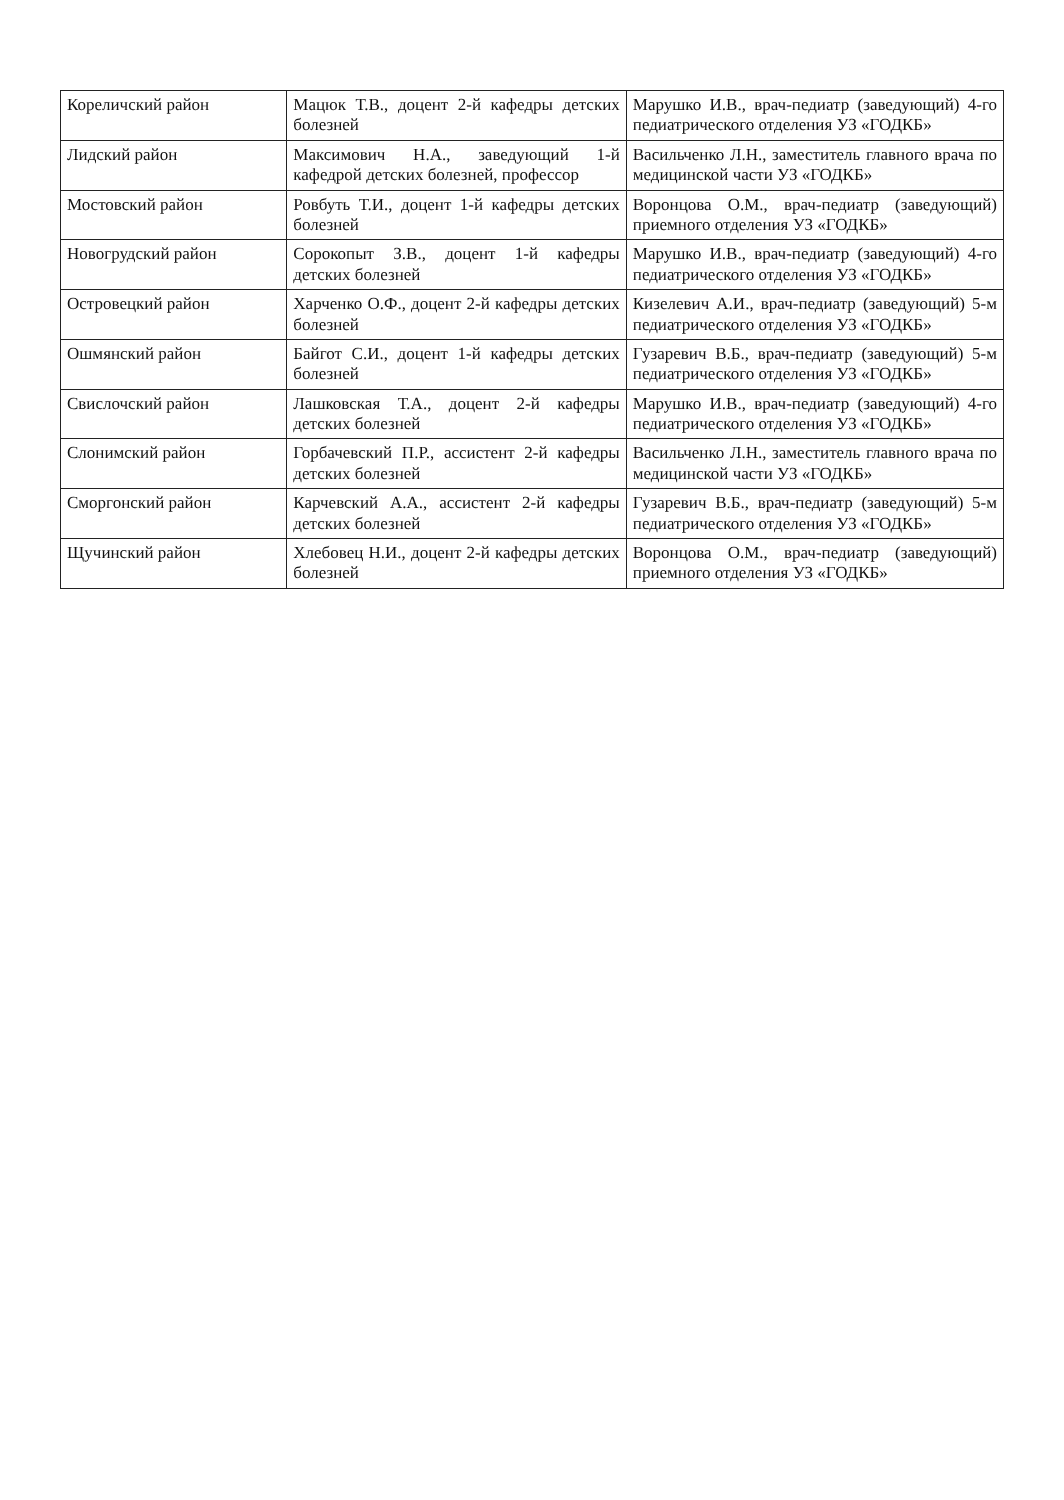| Кореличский район | Мацюк Т.В., доцент 2-й кафедры детских болезней | Марушко И.В., врач-педиатр (заведующий) 4-го педиатрического отделения УЗ «ГОДКБ» |
| Лидский район | Максимович Н.А., заведующий 1-й кафедрой детских болезней, профессор | Васильченко Л.Н., заместитель главного врача по медицинской части УЗ «ГОДКБ» |
| Мостовский район | Ровбуть Т.И., доцент 1-й кафедры детских болезней | Воронцова О.М., врач-педиатр (заведующий) приемного отделения УЗ «ГОДКБ» |
| Новогрудский район | Сорокопыт З.В., доцент 1-й кафедры детских болезней | Марушко И.В., врач-педиатр (заведующий) 4-го педиатрического отделения УЗ «ГОДКБ» |
| Островецкий район | Харченко О.Ф., доцент 2-й кафедры детских болезней | Кизелевич А.И., врач-педиатр (заведующий) 5-м педиатрического отделения УЗ «ГОДКБ» |
| Ошмянский район | Байгот С.И., доцент 1-й кафедры детских болезней | Гузаревич В.Б., врач-педиатр (заведующий) 5-м педиатрического отделения УЗ «ГОДКБ» |
| Свислочский район | Лашковская Т.А., доцент 2-й кафедры детских болезней | Марушко И.В., врач-педиатр (заведующий) 4-го педиатрического отделения УЗ «ГОДКБ» |
| Слонимский район | Горбачевский П.Р., ассистент 2-й кафедры детских болезней | Васильченко Л.Н., заместитель главного врача по медицинской части УЗ «ГОДКБ» |
| Сморгонский район | Карчевский А.А., ассистент 2-й кафедры детских болезней | Гузаревич В.Б., врач-педиатр (заведующий) 5-м педиатрического отделения УЗ «ГОДКБ» |
| Щучинский район | Хлебовец Н.И., доцент 2-й кафедры детских болезней | Воронцова О.М., врач-педиатр (заведующий) приемного отделения УЗ «ГОДКБ» |